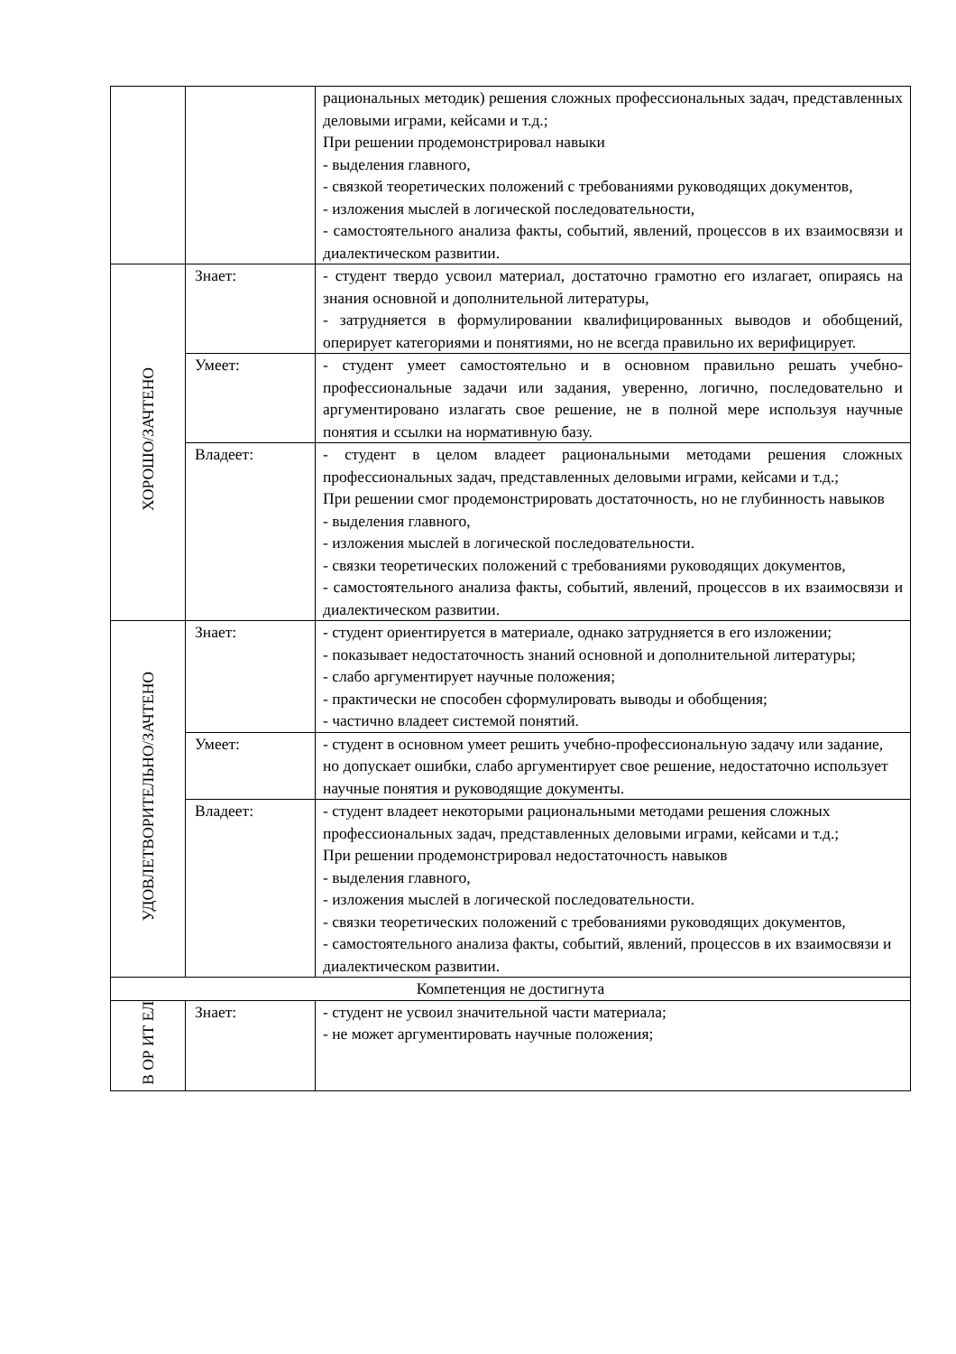| | | рациональных методик) решения сложных профессиональных задач, представленных деловыми играми, кейсами и т.д.; При решении продемонстрировал навыки - выделения главного, - связкой теоретических положений с требованиями руководящих документов, - изложения мыслей в логической последовательности, - самостоятельного анализа факты, событий, явлений, процессов в их взаимосвязи и диалектическом развитии. |
| ХОРОШО/ЗАЧТЕНО | Знает: | - студент твердо усвоил материал, достаточно грамотно его излагает, опираясь на знания основной и дополнительной литературы, - затрудняется в формулировании квалифицированных выводов и обобщений, оперирует категориями и понятиями, но не всегда правильно их верифицирует. |
| | Умеет: | - студент умеет самостоятельно и в основном правильно решать учебно-профессиональные задачи или задания, уверенно, логично, последовательно и аргументировано излагать свое решение, не в полной мере используя научные понятия и ссылки на нормативную базу. |
| | Владеет: | - студент в целом владеет рациональными методами решения сложных профессиональных задач, представленных деловыми играми, кейсами и т.д.; При решении смог продемонстрировать достаточность, но не глубинность навыков - выделения главного, - изложения мыслей в логической последовательности. - связки теоретических положений с требованиями руководящих документов, - самостоятельного анализа факты, событий, явлений, процессов в их взаимосвязи и диалектическом развитии. |
| УДОВЛЕТВОРИТЕЛЬНО/ЗАЧТЕНО | Знает: | - студент ориентируется в материале, однако затрудняется в его изложении; - показывает недостаточность знаний основной и дополнительной литературы; - слабо аргументирует научные положения; - практически не способен сформулировать выводы и обобщения; - частично владеет системой понятий. |
| | Умеет: | - студент в основном умеет решить учебно-профессиональную задачу или задание, но допускает ошибки, слабо аргументирует свое решение, недостаточно использует научные понятия и руководящие документы. |
| | Владеет: | - студент владеет некоторыми рациональными методами решения сложных профессиональных задач, представленных деловыми играми, кейсами и т.д.; При решении продемонстрировал недостаточность навыков - выделения главного, - изложения мыслей в логической последовательности. - связки теоретических положений с требованиями руководящих документов, - самостоятельного анализа факты, событий, явлений, процессов в их взаимосвязи и диалектическом развитии. |
| Компетенция не достигнута | | |
| В ОР ИТ ЕЛ | Знает: | - студент не усвоил значительной части материала; - не может аргументировать научные положения; |